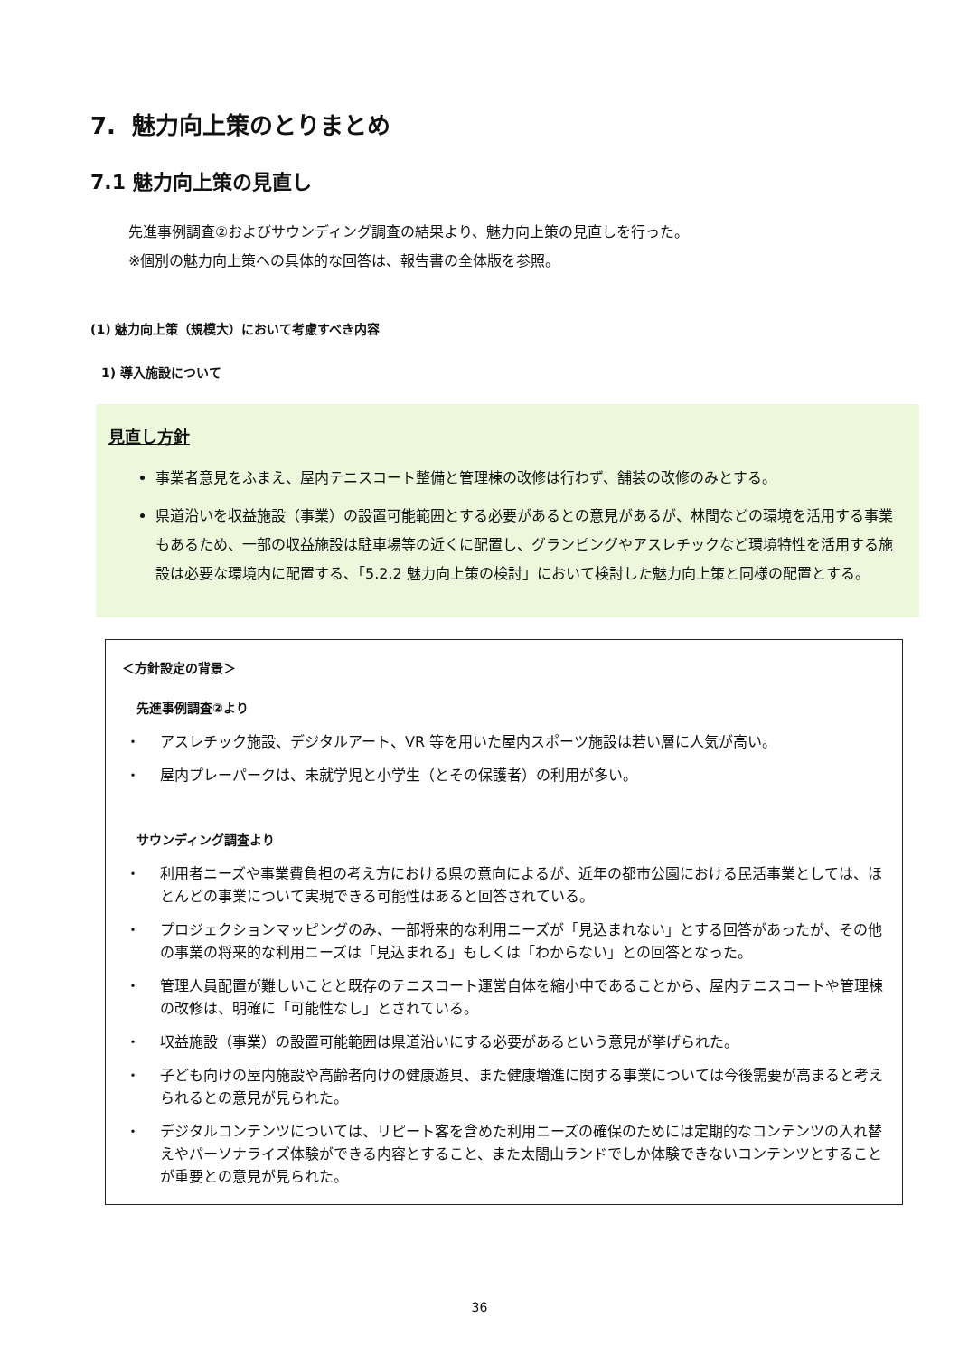7. 魅力向上策のとりまとめ
7.1 魅力向上策の見直し
先進事例調査②およびサウンディング調査の結果より、魅力向上策の見直しを行った。
※個別の魅力向上策への具体的な回答は、報告書の全体版を参照。
(1) 魅力向上策（規模大）において考慮すべき内容
1) 導入施設について
見直し方針
事業者意見をふまえ、屋内テニスコート整備と管理棟の改修は行わず、舗装の改修のみとする。
県道沿いを収益施設（事業）の設置可能範囲とする必要があるとの意見があるが、林間などの環境を活用する事業もあるため、一部の収益施設は駐車場等の近くに配置し、グランピングやアスレチックなど環境特性を活用する施設は必要な環境内に配置する、「5.2.2 魅力向上策の検討」において検討した魅力向上策と同様の配置とする。
＜方針設定の背景＞
先進事例調査②より
・ アスレチック施設、デジタルアート、VR 等を用いた屋内スポーツ施設は若い層に人気が高い。
・ 屋内プレーパークは、未就学児と小学生（とその保護者）の利用が多い。
サウンディング調査より
・ 利用者ニーズや事業費負担の考え方における県の意向によるが、近年の都市公園における民活事業としては、ほとんどの事業について実現できる可能性はあると回答されている。
・ プロジェクションマッピングのみ、一部将来的な利用ニーズが「見込まれない」とする回答があったが、その他の事業の将来的な利用ニーズは「見込まれる」もしくは「わからない」との回答となった。
・ 管理人員配置が難しいことと既存のテニスコート運営自体を縮小中であることから、屋内テニスコートや管理棟の改修は、明確に「可能性なし」とされている。
・ 収益施設（事業）の設置可能範囲は県道沿いにする必要があるという意見が挙げられた。
・ 子ども向けの屋内施設や高齢者向けの健康遊具、また健康増進に関する事業については今後需要が高まると考えられるとの意見が見られた。
・ デジタルコンテンツについては、リピート客を含めた利用ニーズの確保のためには定期的なコンテンツの入れ替えやパーソナライズ体験ができる内容とすること、また太閤山ランドでしか体験できないコンテンツとすることが重要との意見が見られた。
36